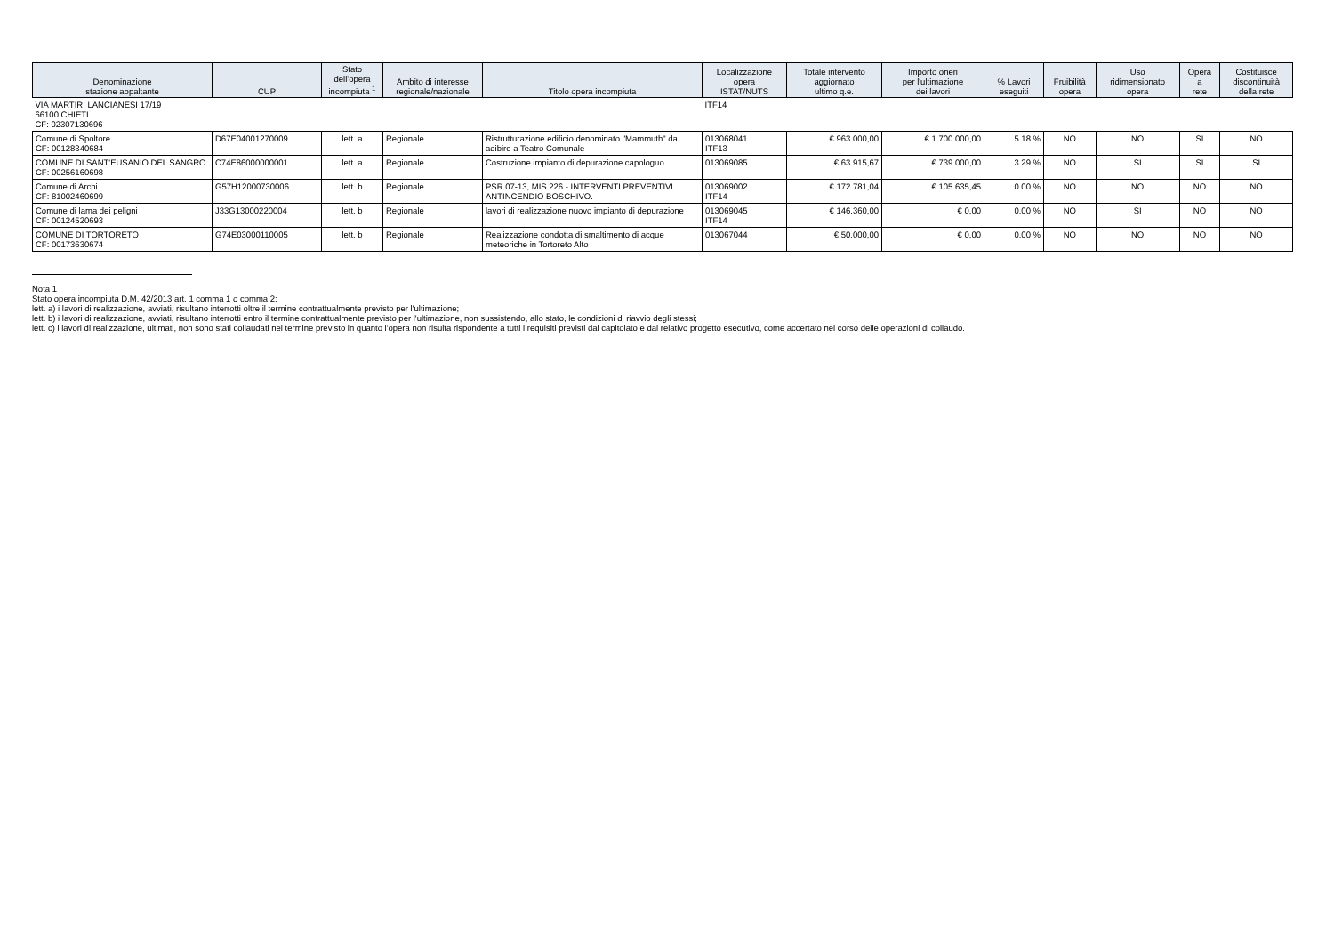| Denominazione stazione appaltante | CUP | Stato dell'opera incompiuta <sup>1</sup> | Ambito di interesse regionale/nazionale | Titolo opera incompiuta | Localizzazione opera ISTAT/NUTS | Totale intervento aggiornato ultimo q.e. | Importo oneri per l'ultimazione dei lavori | % Lavori eseguiti | Fruibilità opera | Uso ridimensionato opera | Opera a rete | Costituisce discontinuità della rete |
| --- | --- | --- | --- | --- | --- | --- | --- | --- | --- | --- | --- | --- |
| VIA MARTIRI LANCIANESI 17/19 66100 CHIETI CF: 02307130696 | | | | | ITF14 | | | | | | | |
| Comune di Spoltore CF: 00128340684 | D67E04001270009 | lett. a | Regionale | Ristrutturazione edificio denominato "Mammuth" da adibire a Teatro Comunale | 013068041 ITF13 | € 963.000,00 | € 1.700.000,00 | 5.18 % | NO | NO | SI | NO |
| COMUNE DI SANT'EUSANIO DEL SANGRO CF: 00256160698 | C74E86000000001 | lett. a | Regionale | Costruzione impianto di depurazione capologuo | 013069085 | € 63.915,67 | € 739.000,00 | 3.29 % | NO | SI | SI | SI |
| Comune di Archi CF: 81002460699 | G57H12000730006 | lett. b | Regionale | PSR 07-13, MIS 226 - INTERVENTI PREVENTIVI ANTINCENDIO BOSCHIVO. | 013069002 ITF14 | € 172.781,04 | € 105.635,45 | 0.00 % | NO | NO | NO | NO |
| Comune di lama dei peligni CF: 00124520693 | J33G13000220004 | lett. b | Regionale | lavori di realizzazione nuovo impianto di depurazione | 013069045 ITF14 | € 146.360,00 | € 0,00 | 0.00 % | NO | SI | NO | NO |
| COMUNE DI TORTORETO CF: 00173630674 | G74E03000110005 | lett. b | Regionale | Realizzazione condotta di smaltimento di acque meteoriche in Tortoreto Alto | 013067044 | € 50.000,00 | € 0,00 | 0.00 % | NO | NO | NO | NO |
Nota 1
Stato opera incompiuta D.M. 42/2013 art. 1 comma 1 o comma 2:
lett. a) i lavori di realizzazione, avviati, risultano interrotti oltre il termine contrattualmente previsto per l'ultimazione;
lett. b) i lavori di realizzazione, avviati, risultano interrotti entro il termine contrattualmente previsto per l'ultimazione, non sussistendo, allo stato, le condizioni di riavvio degli stessi;
lett. c) i lavori di realizzazione, ultimati, non sono stati collaudati nel termine previsto in quanto l'opera non risulta rispondente a tutti i requisiti previsti dal capitolato e dal relativo progetto esecutivo, come accertato nel corso delle operazioni di collaudo.